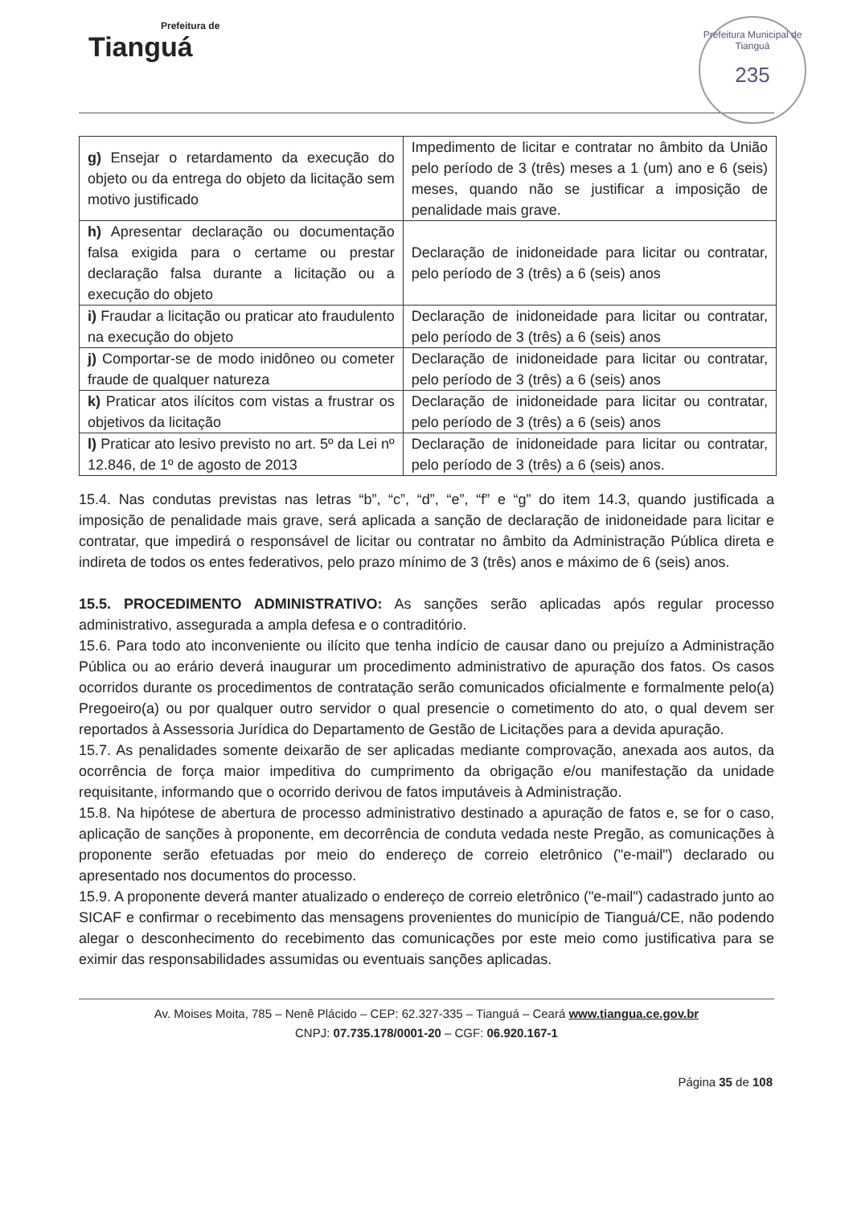Prefeitura de
Tianguá
Prefeitura Municipal de Tianguá
235
| g) Ensejar o retardamento da execução do objeto ou da entrega do objeto da licitação sem motivo justificado | Impedimento de licitar e contratar no âmbito da União pelo período de 3 (três) meses a 1 (um) ano e 6 (seis) meses, quando não se justificar a imposição de penalidade mais grave. |
| h) Apresentar declaração ou documentação falsa exigida para o certame ou prestar declaração falsa durante a licitação ou a execução do objeto | Declaração de inidoneidade para licitar ou contratar, pelo período de 3 (três) a 6 (seis) anos |
| i) Fraudar a licitação ou praticar ato fraudulento na execução do objeto | Declaração de inidoneidade para licitar ou contratar, pelo período de 3 (três) a 6 (seis) anos |
| j) Comportar-se de modo inidôneo ou cometer fraude de qualquer natureza | Declaração de inidoneidade para licitar ou contratar, pelo período de 3 (três) a 6 (seis) anos |
| k) Praticar atos ilícitos com vistas a frustrar os objetivos da licitação | Declaração de inidoneidade para licitar ou contratar, pelo período de 3 (três) a 6 (seis) anos |
| l) Praticar ato lesivo previsto no art. 5º da Lei nº 12.846, de 1º de agosto de 2013 | Declaração de inidoneidade para licitar ou contratar, pelo período de 3 (três) a 6 (seis) anos. |
15.4. Nas condutas previstas nas letras “b”, “c”, “d”, “e”, “f” e “g” do item 14.3, quando justificada a imposição de penalidade mais grave, será aplicada a sanção de declaração de inidoneidade para licitar e contratar, que impedirá o responsável de licitar ou contratar no âmbito da Administração Pública direta e indireta de todos os entes federativos, pelo prazo mínimo de 3 (três) anos e máximo de 6 (seis) anos.
15.5. PROCEDIMENTO ADMINISTRATIVO: As sanções serão aplicadas após regular processo administrativo, assegurada a ampla defesa e o contraditório.
15.6. Para todo ato inconveniente ou ilícito que tenha indício de causar dano ou prejuízo a Administração Pública ou ao erário deverá inaugurar um procedimento administrativo de apuração dos fatos. Os casos ocorridos durante os procedimentos de contratação serão comunicados oficialmente e formalmente pelo(a) Pregoeiro(a) ou por qualquer outro servidor o qual presencie o cometimento do ato, o qual devem ser reportados à Assessoria Jurídica do Departamento de Gestão de Licitações para a devida apuração.
15.7. As penalidades somente deixarão de ser aplicadas mediante comprovação, anexada aos autos, da ocorrência de força maior impeditiva do cumprimento da obrigação e/ou manifestação da unidade requisitante, informando que o ocorrido derivou de fatos imputáveis à Administração.
15.8. Na hipótese de abertura de processo administrativo destinado a apuração de fatos e, se for o caso, aplicação de sanções à proponente, em decorrência de conduta vedada neste Pregão, as comunicações à proponente serão efetuadas por meio do endereço de correio eletrônico ("e-mail") declarado ou apresentado nos documentos do processo.
15.9. A proponente deverá manter atualizado o endereço de correio eletrônico ("e-mail") cadastrado junto ao SICAF e confirmar o recebimento das mensagens provenientes do município de Tianguá/CE, não podendo alegar o desconhecimento do recebimento das comunicações por este meio como justificativa para se eximir das responsabilidades assumidas ou eventuais sanções aplicadas.
Av. Moises Moita, 785 – Nenê Plácido – CEP: 62.327-335 – Tianguá – Ceará www.tiangua.ce.gov.br
CNPJ: 07.735.178/0001-20 – CGF: 06.920.167-1
Página 35 de 108